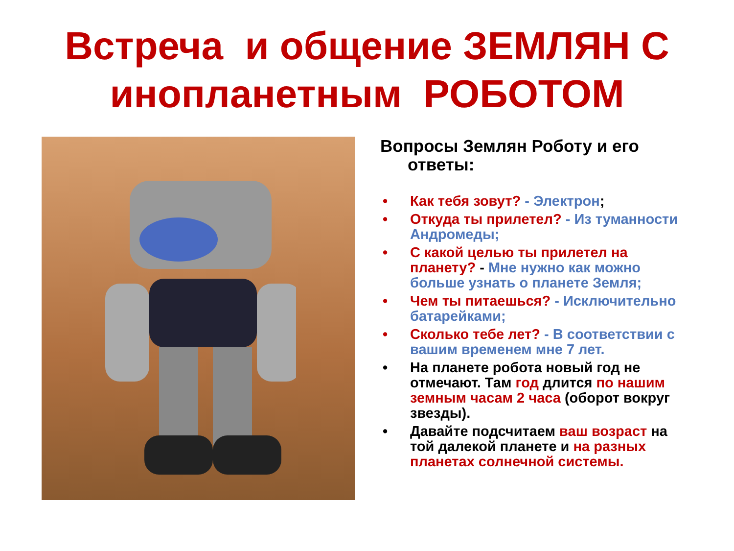Встреча и общение ЗЕМЛЯН С
инопланетным РОБОТОМ
Вопросы Землян Роботу и его ответы:
• Как тебя зовут? - Электрон;
• Откуда ты прилетел? - Из туманности Андромеды;
• С какой целью ты прилетел на планету? - Мне нужно как можно больше узнать о планете Земля;
• Чем ты питаешься? - Исключительно батарейками;
• Сколько тебе лет? - В соответствии с вашим временем мне 7 лет.
• На планете робота новый год не отмечают. Там год длится по нашим земным часам 2 часа (оборот вокруг звезды).
• Давайте подсчитаем ваш возраст на той далекой планете и на разных планетах солнечной системы.